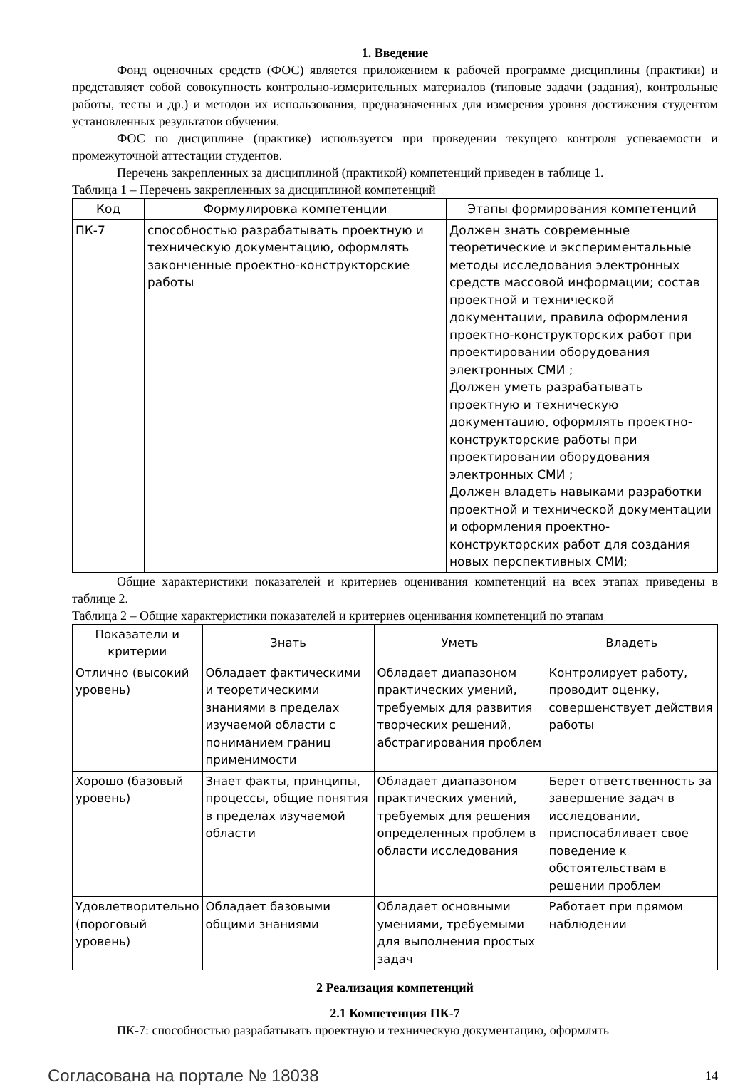1. Введение
Фонд оценочных средств (ФОС) является приложением к рабочей программе дисциплины (практики) и представляет собой совокупность контрольно-измерительных материалов (типовые задачи (задания), контрольные работы, тесты и др.) и методов их использования, предназначенных для измерения уровня достижения студентом установленных результатов обучения.
ФОС по дисциплине (практике) используется при проведении текущего контроля успеваемости и промежуточной аттестации студентов.
Перечень закрепленных за дисциплиной (практикой) компетенций приведен в таблице 1.
Таблица 1 – Перечень закрепленных за дисциплиной компетенций
| Код | Формулировка компетенции | Этапы формирования компетенций |
| --- | --- | --- |
| ПК-7 | способностью разрабатывать проектную и техническую документацию, оформлять законченные проектно-конструкторские работы | Должен знать современные теоретические и экспериментальные методы исследования электронных средств массовой информации; состав проектной и технической документации, правила оформления проектно-конструкторских работ при проектировании оборудования электронных СМИ ; Должен уметь разрабатывать проектную и техническую документацию, оформлять проектно-конструкторские работы при проектировании оборудования электронных СМИ ; Должен владеть навыками разработки проектной и технической документации и оформления проектно-конструкторских работ для создания новых перспективных СМИ; |
Общие характеристики показателей и критериев оценивания компетенций на всех этапах приведены в таблице 2.
Таблица 2 – Общие характеристики показателей и критериев оценивания компетенций по этапам
| Показатели и критерии | Знать | Уметь | Владеть |
| --- | --- | --- | --- |
| Отлично (высокий уровень) | Обладает фактическими и теоретическими знаниями в пределах изучаемой области с пониманием границ применимости | Обладает диапазоном практических умений, требуемых для развития творческих решений, абстрагирования проблем | Контролирует работу, проводит оценку, совершенствует действия работы |
| Хорошо (базовый уровень) | Знает факты, принципы, процессы, общие понятия в пределах изучаемой области | Обладает диапазоном практических умений, требуемых для решения определенных проблем в области исследования | Берет ответственность за завершение задач в исследовании, приспосабливает свое поведение к обстоятельствам в решении проблем |
| Удовлетворительно (пороговый уровень) | Обладает базовыми общими знаниями | Обладает основными умениями, требуемыми для выполнения простых задач | Работает при прямом наблюдении |
2 Реализация компетенций
2.1 Компетенция ПК-7
ПК-7: способностью разрабатывать проектную и техническую документацию, оформлять
Согласована на портале № 18038 14